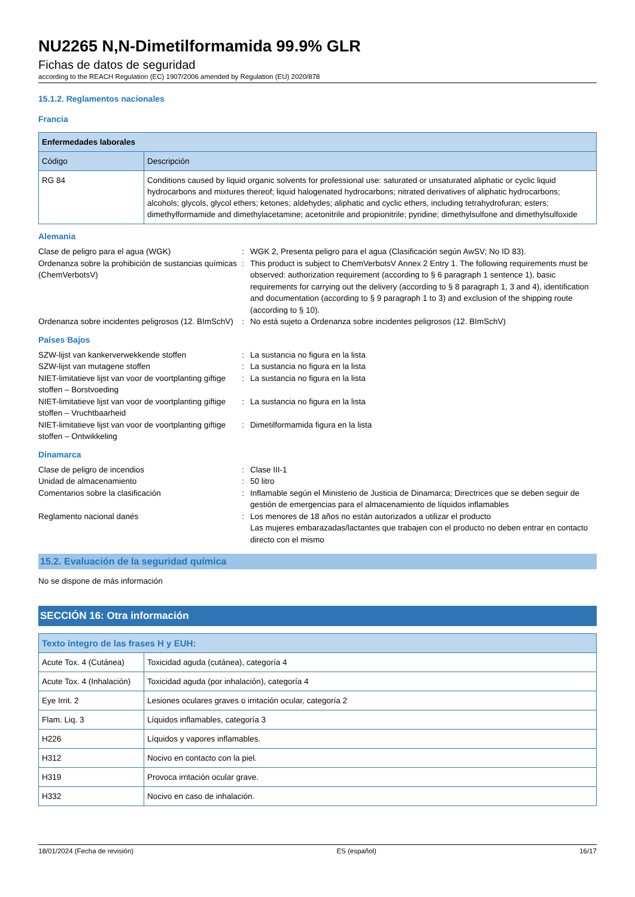NU2265 N,N-Dimetilformamida 99.9% GLR
Fichas de datos de seguridad
according to the REACH Regulation (EC) 1907/2006 amended by Regulation (EU) 2020/878
15.1.2. Reglamentos nacionales
Francia
| Enfermedades laborales | |
| --- | --- |
| Código | Descripción |
| RG 84 | Conditions caused by liquid organic solvents for professional use: saturated or unsaturated aliphatic or cyclic liquid hydrocarbons and mixtures thereof; liquid halogenated hydrocarbons; nitrated derivatives of aliphatic hydrocarbons; alcohols; glycols, glycol ethers; ketones; aldehydes; aliphatic and cyclic ethers, including tetrahydrofuran; esters; dimethylformamide and dimethylacetamine; acetonitrile and propionitrile; pyridine; dimethylsulfone and dimethylsulfoxide |
Alemania
Clase de peligro para el agua (WGK) : WGK 2, Presenta peligro para el agua (Clasificación según AwSV; No ID 83).
Ordenanza sobre la prohibición de sustancias químicas (ChemVerbotsV)
: This product is subject to ChemVerbotsV Annex 2 Entry 1. The following requirements must be observed: authorization requirement (according to § 6 paragraph 1 sentence 1), basic requirements for carrying out the delivery (according to § 8 paragraph 1, 3 and 4), identification and documentation (according to § 9 paragraph 1 to 3) and exclusion of the shipping route (according to § 10).
Ordenanza sobre incidentes peligrosos (12. BImSchV)
: No está sujeto a Ordenanza sobre incidentes peligrosos (12. BImSchV)
Países Bajos
SZW-lijst van kankerverwekkende stoffen : La sustancia no figura en la lista
SZW-lijst van mutagene stoffen : La sustancia no figura en la lista
NIET-limitatieve lijst van voor de voortplanting giftige stoffen – Borstvoeding
: La sustancia no figura en la lista
NIET-limitatieve lijst van voor de voortplanting giftige stoffen – Vruchtbaarheid
: La sustancia no figura en la lista
NIET-limitatieve lijst van voor de voortplanting giftige stoffen – Ontwikkeling
: Dimetilformamida figura en la lista
Dinamarca
Clase de peligro de incendios : Clase III-1
Unidad de almacenamiento : 50 litro
Comentarios sobre la clasificación : Inflamable según el Ministerio de Justicia de Dinamarca; Directrices que se deben seguir de gestión de emergencias para el almacenamiento de líquidos inflamables
Reglamento nacional danés : Los menores de 18 años no están autorizados a utilizar el producto
Las mujeres embarazadas/lactantes que trabajen con el producto no deben entrar en contacto directo con el mismo
15.2. Evaluación de la seguridad química
No se dispone de más información
SECCIÓN 16: Otra información
| Texto íntegro de las frases H y EUH: | |
| --- | --- |
| Acute Tox. 4 (Cutánea) | Toxicidad aguda (cutánea), categoría 4 |
| Acute Tox. 4 (Inhalación) | Toxicidad aguda (por inhalación), categoría 4 |
| Eye Irrit. 2 | Lesiones oculares graves o irritación ocular, categoría 2 |
| Flam. Liq. 3 | Líquidos inflamables, categoría 3 |
| H226 | Líquidos y vapores inflamables. |
| H312 | Nocivo en contacto con la piel. |
| H319 | Provoca irritación ocular grave. |
| H332 | Nocivo en caso de inhalación. |
18/01/2024 (Fecha de revisión) ES (español) 16/17